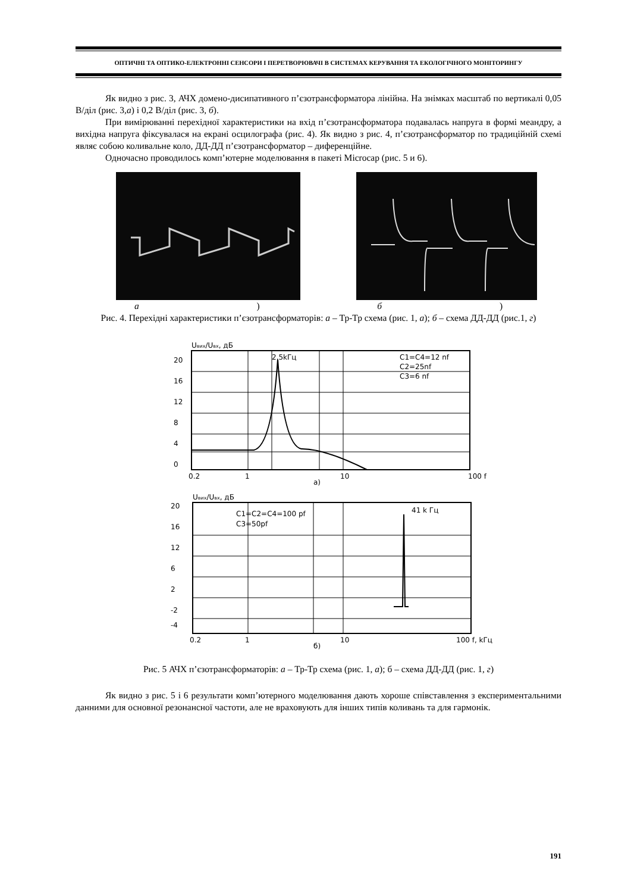ОПТИЧНІ ТА ОПТИКО-ЕЛЕКТРОННІ СЕНСОРИ І ПЕРЕТВОРЮВАЧІ В СИСТЕМАХ КЕРУВАННЯ ТА ЕКОЛОГІЧНОГО МОНІТОРИНГУ
Як видно з рис. 3, АЧХ домено-дисипативного п’єзотрансформатора лінійна. На знімках масштаб по вертикалі 0,05 В/діл (рис. 3,а) і 0,2 В/діл (рис. 3, б).
При вимірюванні перехідної характеристики на вхід п’єзотрансформатора подавалась напруга в формі меандру, а вихідна напруга фіксувалася на екрані осцилографа (рис. 4). Як видно з рис. 4, п’єзотрансформатор по традиційній схемі являє собою коливальне коло, ДД-ДД п’єзотрансформатор – диференційне.
Одночасно проводилось комп’ютерне моделювання в пакеті Microcap (рис. 5 и 6).
а) б)
Рис. 4. Перехідні характеристики п’єзотрансформаторів: а – Тр-Тр схема (рис. 1, а); б – схема ДД-ДД (рис.1, г)
Uвих/Uвх, дБ
2.5kГц
C1=C4=12 nf
C2=25nf
C3=6 nf
20
16
12
8
4
0
0.2
1
10
100 f
а)
Uвих/Uвх, дБ
C1=C2=C4=100 pf
C3=50pf
41 k Гц
20
16
12
6
2
-2
-4
0.2
1
10
100 f, kГц
б)
Рис. 5 АЧХ п’єзотрансформаторів: а – Тр-Тр схема (рис. 1, а); б – схема ДД-ДД (рис. 1, г)
Як видно з рис. 5 і 6 результати комп’ютерного моделювання дають хороше співставлення з експериментальними данними для основної резонансної частоти, але не враховують для інших типів коливань та для гармонік.
191